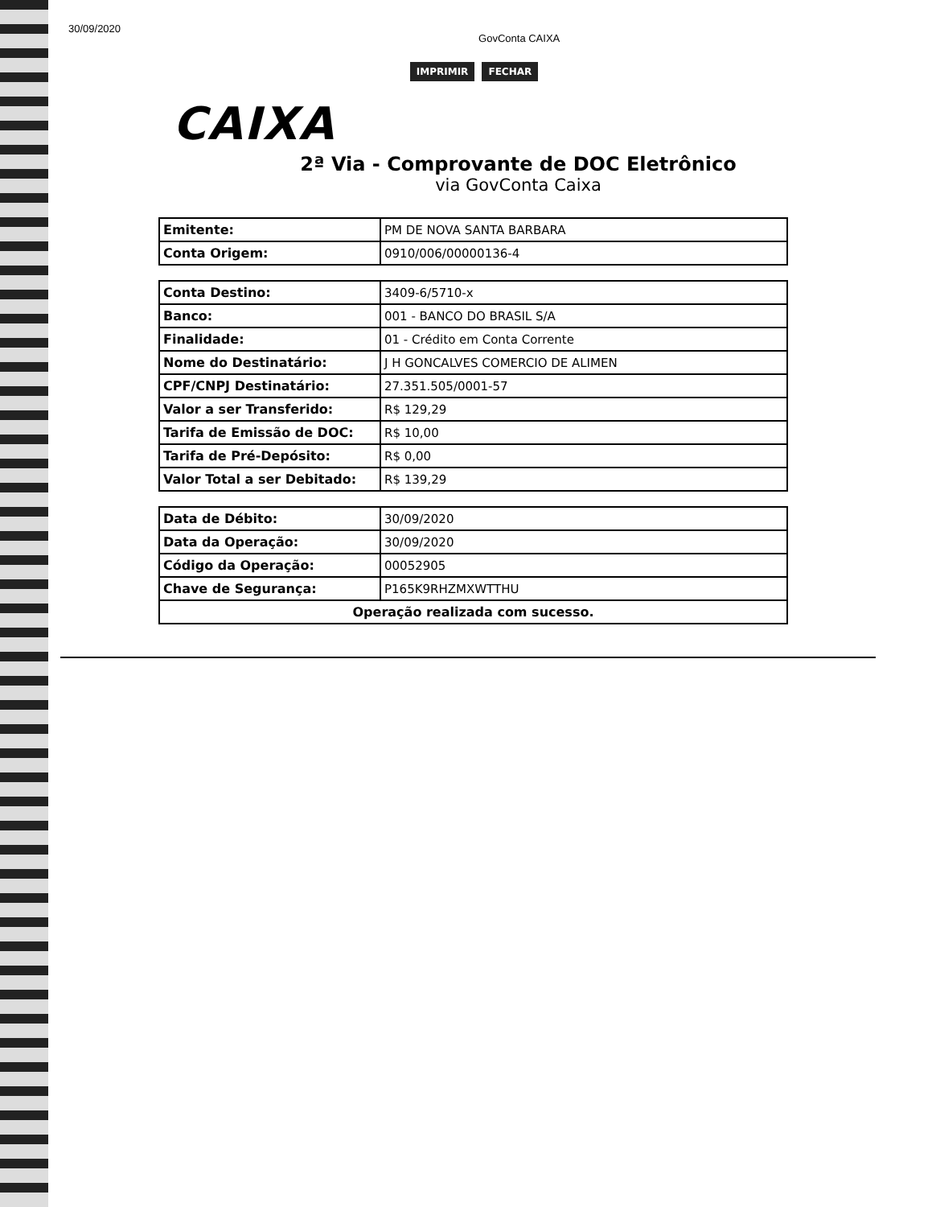30/09/2020 GovConta CAIXA
IMPRIMIR FECHAR
CAIXA
2ª Via - Comprovante de DOC Eletrônico
via GovConta Caixa
| Emitente: | PM DE NOVA SANTA BARBARA |
| Conta Origem: | 0910/006/00000136-4 |
| Conta Destino: | 3409-6/5710-x |
| Banco: | 001 - BANCO DO BRASIL S/A |
| Finalidade: | 01 - Crédito em Conta Corrente |
| Nome do Destinatário: | J H GONCALVES COMERCIO DE ALIMEN |
| CPF/CNPJ Destinatário: | 27.351.505/0001-57 |
| Valor a ser Transferido: | R$ 129,29 |
| Tarifa de Emissão de DOC: | R$ 10,00 |
| Tarifa de Pré-Depósito: | R$ 0,00 |
| Valor Total a ser Debitado: | R$ 139,29 |
| Data de Débito: | 30/09/2020 |
| Data da Operação: | 30/09/2020 |
| Código da Operação: | 00052905 |
| Chave de Segurança: | P165K9RHZMXWTTHU |
| Operação realizada com sucesso. | |